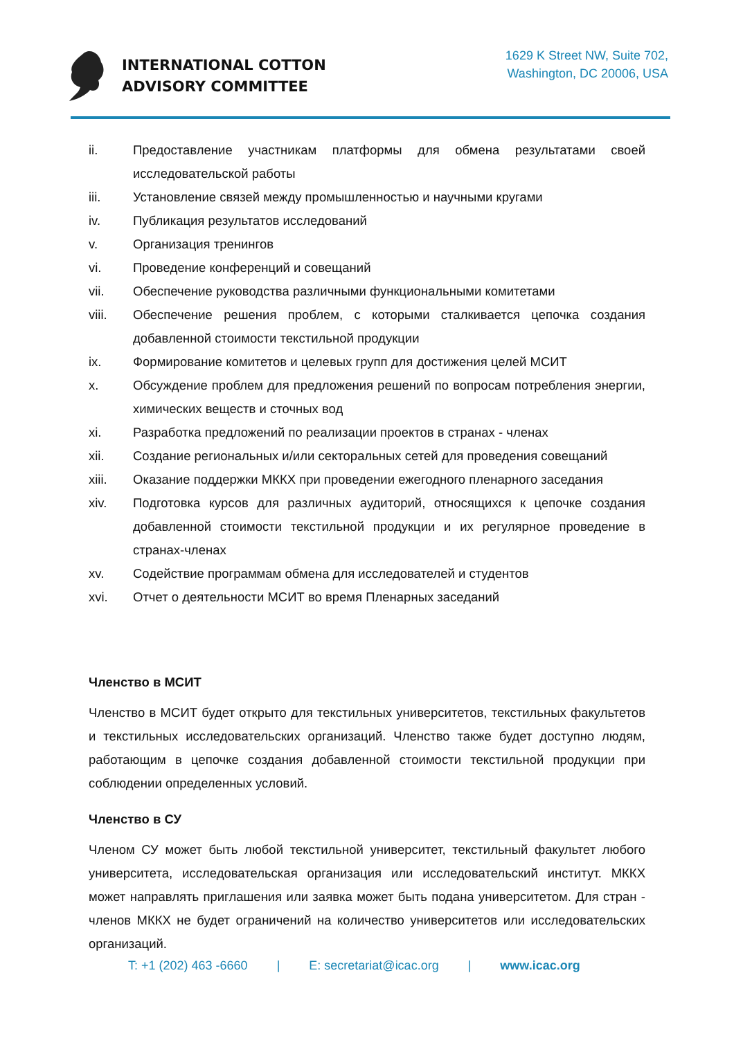INTERNATIONAL COTTON
ADVISORY COMMITTEE
1629 K Street NW, Suite 702,
Washington, DC 20006, USA
ii. Предоставление участникам платформы для обмена результатами своей исследовательской работы
iii. Установление связей между промышленностью и научными кругами
iv. Публикация результатов исследований
v. Организация тренингов
vi. Проведение конференций и совещаний
vii. Обеспечение руководства различными функциональными комитетами
viii. Обеспечение решения проблем, с которыми сталкивается цепочка создания добавленной стоимости текстильной продукции
ix. Формирование комитетов и целевых групп для достижения целей МСИТ
x. Обсуждение проблем для предложения решений по вопросам потребления энергии, химических веществ и сточных вод
xi. Разработка предложений по реализации проектов в странах - членах
xii. Создание региональных и/или секторальных сетей для проведения совещаний
xiii. Оказание поддержки МККХ при проведении ежегодного пленарного заседания
xiv. Подготовка курсов для различных аудиторий, относящихся к цепочке создания добавленной стоимости текстильной продукции и их регулярное проведение в странах-членах
xv. Содействие программам обмена для исследователей и студентов
xvi. Отчет о деятельности МСИТ во время Пленарных заседаний
Членство в МСИТ
Членство в МСИТ будет открыто для текстильных университетов, текстильных факультетов и текстильных исследовательских организаций. Членство также будет доступно людям, работающим в цепочке создания добавленной стоимости текстильной продукции при соблюдении определенных условий.
Членство в СУ
Членом СУ может быть любой текстильной университет, текстильный факультет любого университета, исследовательская организация или исследовательский институт. МККХ может направлять приглашения или заявка может быть подана университетом. Для стран - членов МККХ не будет ограничений на количество университетов или исследовательских организаций.
T: +1 (202) 463 -6660 | E: secretariat@icac.org | www.icac.org